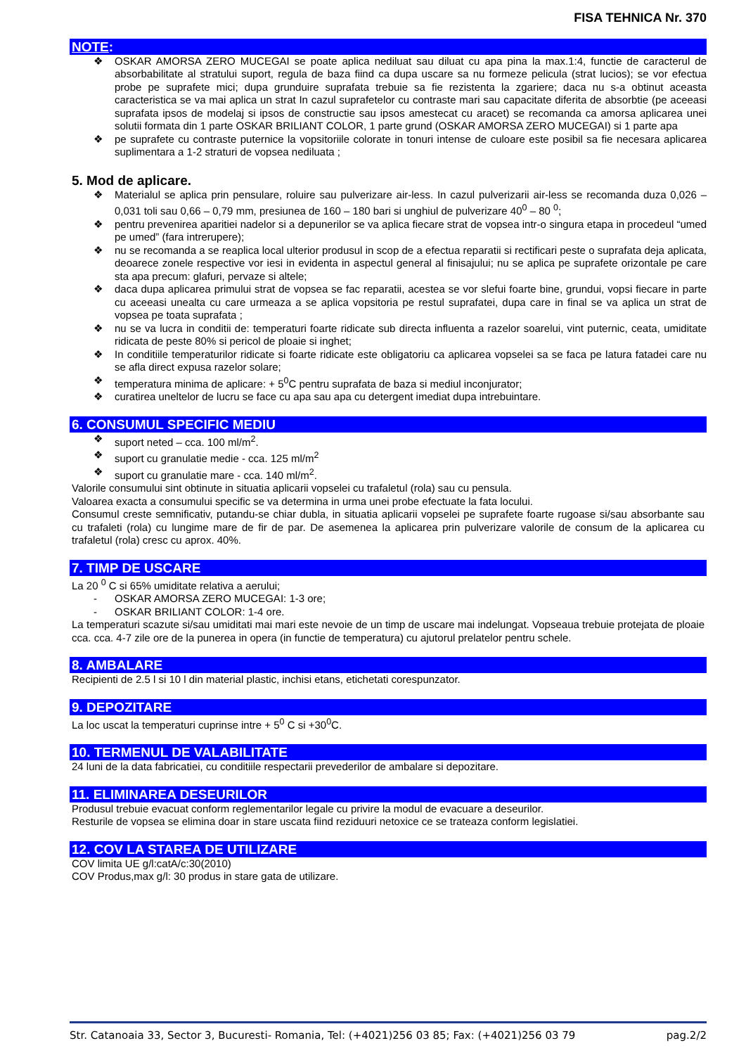FISA TEHNICA Nr. 370
NOTE:
❖ OSKAR AMORSA ZERO MUCEGAI se poate aplica nediluat sau diluat cu apa pina la max.1:4, functie de caracterul de absorbabilitate al stratului suport, regula de baza fiind ca dupa uscare sa nu formeze pelicula (strat lucios); se vor efectua probe pe suprafete mici; dupa grunduire suprafata trebuie sa fie rezistenta la zgariere; daca nu s-a obtinut aceasta caracteristica se va mai aplica un strat In cazul suprafetelor cu contraste mari sau capacitate diferita de absorbtie (pe aceeasi suprafata ipsos de modelaj si ipsos de constructie sau ipsos amestecat cu aracet) se recomanda ca amorsa aplicarea unei solutii formata din 1 parte OSKAR BRILIANT COLOR, 1 parte grund (OSKAR AMORSA ZERO MUCEGAI) si 1 parte apa
❖ pe suprafete cu contraste puternice la vopsitoriile colorate in tonuri intense de culoare este posibil sa fie necesara aplicarea suplimentara a 1-2 straturi de vopsea nediluata ;
5. Mod de aplicare.
❖ Materialul se aplica prin pensulare, roluire sau pulverizare air-less. In cazul pulverizarii air-less se recomanda duza 0,026 – 0,031 toli sau 0,66 – 0,79 mm, presiunea de 160 – 180 bari si unghiul de pulverizare 40<sup>0</sup> – 80 <sup>0</sup>;
❖ pentru prevenirea aparitiei nadelor si a depunerilor se va aplica fiecare strat de vopsea intr-o singura etapa in procedeul “umed pe umed” (fara intrerupere);
❖ nu se recomanda a se reaplica local ulterior produsul in scop de a efectua reparatii si rectificari peste o suprafata deja aplicata, deoarece zonele respective vor iesi in evidenta in aspectul general al finisajului; nu se aplica pe suprafete orizontale pe care sta apa precum: glafuri, pervaze si altele;
❖ daca dupa aplicarea primului strat de vopsea se fac reparatii, acestea se vor slefui foarte bine, grundui, vopsi fiecare in parte cu aceeasi unealta cu care urmeaza a se aplica vopsitoria pe restul suprafatei, dupa care in final se va aplica un strat de vopsea pe toata suprafata ;
❖ nu se va lucra in conditii de: temperaturi foarte ridicate sub directa influenta a razelor soarelui, vint puternic, ceata, umiditate ridicata de peste 80% si pericol de ploaie si inghet;
❖ In conditiile temperaturilor ridicate si foarte ridicate este obligatoriu ca aplicarea vopselei sa se faca pe latura fatadei care nu se afla direct expusa razelor solare;
❖ temperatura minima de aplicare: + 5<sup>0</sup>C pentru suprafata de baza si mediul inconjurator;
❖ curatirea uneltelor de lucru se face cu apa sau apa cu detergent imediat dupa intrebuintare.
6. CONSUMUL SPECIFIC MEDIU
❖ suport neted – cca. 100 ml/m<sup>2</sup>.
❖ suport cu granulatie medie - cca. 125 ml/m<sup>2</sup>
❖ suport cu granulatie mare - cca. 140 ml/m<sup>2</sup>.
Valorile consumului sint obtinute in situatia aplicarii vopselei cu trafaletul (rola) sau cu pensula.
Valoarea exacta a consumului specific se va determina in urma unei probe efectuate la fata locului.
Consumul creste semnificativ, putandu-se chiar dubla, in situatia aplicarii vopselei pe suprafete foarte rugoase si/sau absorbante sau cu trafaleti (rola) cu lungime mare de fir de par. De asemenea la aplicarea prin pulverizare valorile de consum de la aplicarea cu trafaletul (rola) cresc cu aprox. 40%.
7. TIMP DE USCARE
La 20 <sup>0</sup> C si 65% umiditate relativa a aerului;
- OSKAR AMORSA ZERO MUCEGAI: 1-3 ore;
- OSKAR BRILIANT COLOR: 1-4 ore.
La temperaturi scazute si/sau umiditati mai mari este nevoie de un timp de uscare mai indelungat. Vopseaua trebuie protejata de ploaie cca. cca. 4-7 zile ore de la punerea in opera (in functie de temperatura) cu ajutorul prelatelor pentru schele.
8. AMBALARE
Recipienti de 2.5 l si 10 l din material plastic, inchisi etans, etichetati corespunzator.
9. DEPOZITARE
La loc uscat la temperaturi cuprinse intre + 5<sup>0</sup> C si +30<sup>0</sup>C.
10. TERMENUL DE VALABILITATE
24 luni de la data fabricatiei, cu conditiile respectarii prevederilor de ambalare si depozitare.
11. ELIMINAREA DESEURILOR
Produsul trebuie evacuat conform reglementarilor legale cu privire la modul de evacuare a deseurilor.
Resturile de vopsea se elimina doar in stare uscata fiind reziduuri netoxice ce se trateaza conform legislatiei.
12. COV LA STAREA DE UTILIZARE
COV limita UE g/l:catA/c:30(2010)
COV Produs,max g/l: 30 produs in stare gata de utilizare.
Str. Catanoaia 33, Sector 3, Bucuresti- Romania, Tel: (+4021)256 03 85; Fax: (+4021)256 03 79 pag.2/2